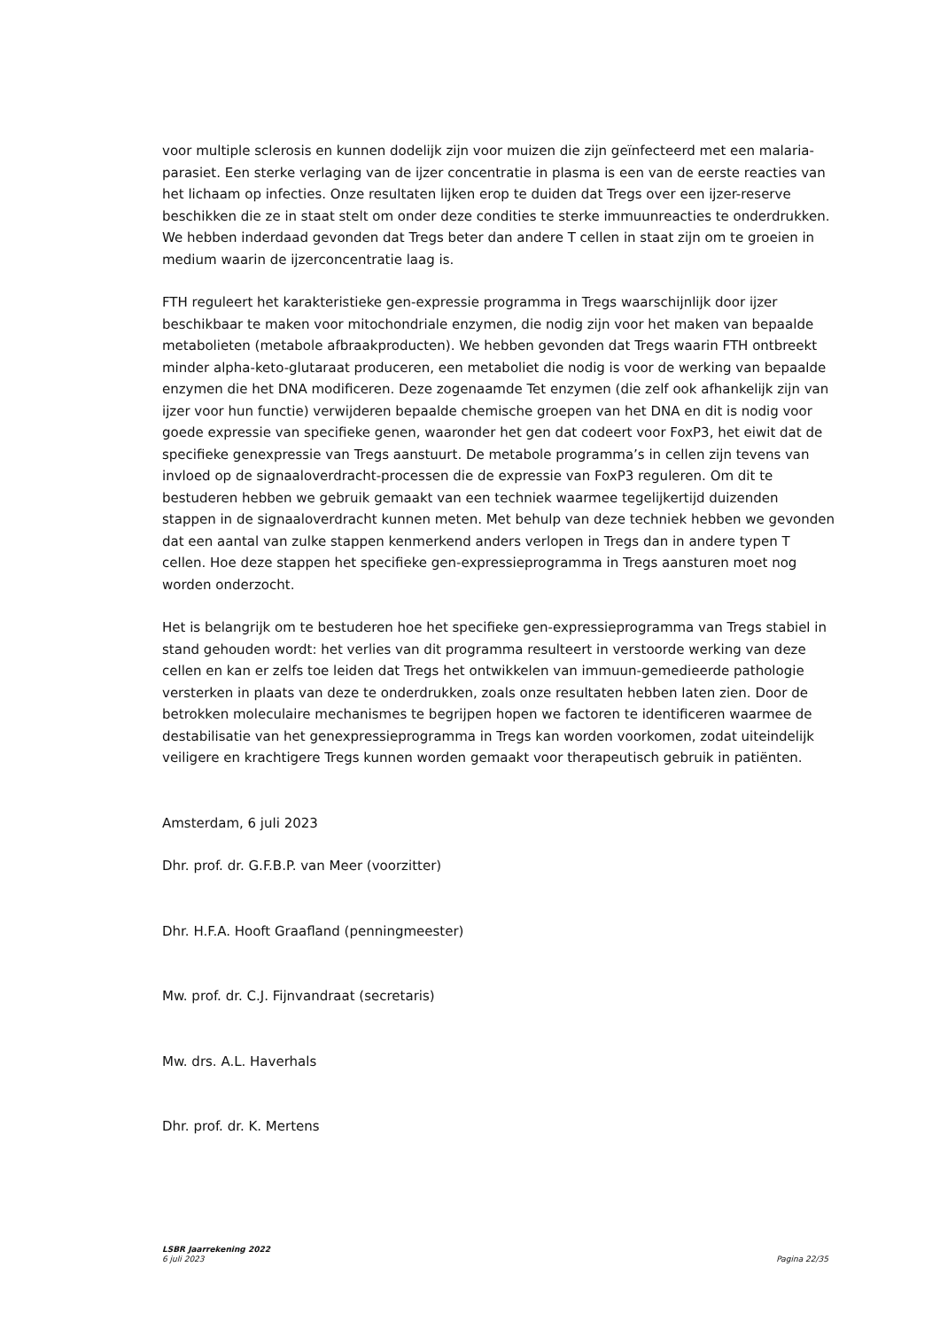voor multiple sclerosis en kunnen dodelijk zijn voor muizen die zijn geïnfecteerd met een malaria-parasiet. Een sterke verlaging van de ijzer concentratie in plasma is een van de eerste reacties van het lichaam op infecties. Onze resultaten lijken erop te duiden dat Tregs over een ijzer-reserve beschikken die ze in staat stelt om onder deze condities te sterke immuunreacties te onderdrukken. We hebben inderdaad gevonden dat Tregs beter dan andere T cellen in staat zijn om te groeien in medium waarin de ijzerconcentratie laag is.
FTH reguleert het karakteristieke gen-expressie programma in Tregs waarschijnlijk door ijzer beschikbaar te maken voor mitochondriale enzymen, die nodig zijn voor het maken van bepaalde metabolieten (metabole afbraakproducten). We hebben gevonden dat Tregs waarin FTH ontbreekt minder alpha-keto-glutaraat produceren, een metaboliet die nodig is voor de werking van bepaalde enzymen die het DNA modificeren. Deze zogenaamde Tet enzymen (die zelf ook afhankelijk zijn van ijzer voor hun functie) verwijderen bepaalde chemische groepen van het DNA en dit is nodig voor goede expressie van specifieke genen, waaronder het gen dat codeert voor FoxP3, het eiwit dat de specifieke genexpressie van Tregs aanstuurt. De metabole programma’s in cellen zijn tevens van invloed op de signaaloverdracht-processen die de expressie van FoxP3 reguleren. Om dit te bestuderen hebben we gebruik gemaakt van een techniek waarmee tegelijkertijd duizenden stappen in de signaaloverdracht kunnen meten. Met behulp van deze techniek hebben we gevonden dat een aantal van zulke stappen kenmerkend anders verlopen in Tregs dan in andere typen T cellen. Hoe deze stappen het specifieke gen-expressieprogramma in Tregs aansturen moet nog worden onderzocht.
Het is belangrijk om te bestuderen hoe het specifieke gen-expressieprogramma van Tregs stabiel in stand gehouden wordt: het verlies van dit programma resulteert in verstoorde werking van deze cellen en kan er zelfs toe leiden dat Tregs het ontwikkelen van immuun-gemedieerde pathologie versterken in plaats van deze te onderdrukken, zoals onze resultaten hebben laten zien. Door de betrokken moleculaire mechanismes te begrijpen hopen we factoren te identificeren waarmee de destabilisatie van het genexpressieprogramma in Tregs kan worden voorkomen, zodat uiteindelijk veiligere en krachtigere Tregs kunnen worden gemaakt voor therapeutisch gebruik in patiënten.
Amsterdam, 6 juli 2023
Dhr. prof. dr. G.F.B.P. van Meer (voorzitter)
Dhr. H.F.A. Hooft Graafland (penningmeester)
Mw. prof. dr. C.J. Fijnvandraat (secretaris)
Mw. drs. A.L. Haverhals
Dhr. prof. dr. K. Mertens
LSBR Jaarrekening 2022
6 juli 2023 Pagina 22/35